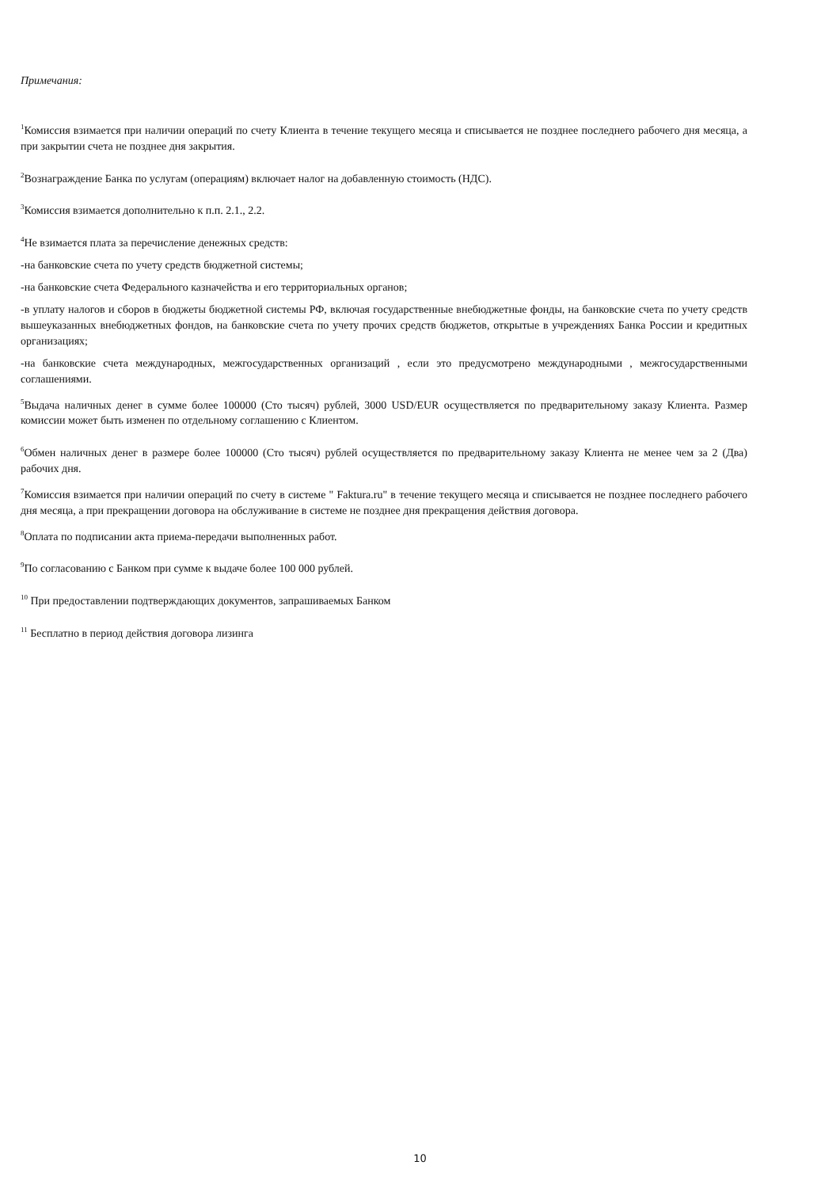Примечания:
<sup>1</sup> Комиссия взимается при наличии операций по счету Клиента в течение текущего месяца и списывается не позднее последнего рабочего дня месяца, а при закрытии счета не позднее дня закрытия.
<sup>2</sup> Вознаграждение Банка по услугам (операциям) включает налог на добавленную стоимость (НДС).
<sup>3</sup> Комиссия взимается дополнительно к п.п. 2.1., 2.2.
<sup>4</sup> Не взимается плата за перечисление денежных средств:
-на банковские счета по учету средств бюджетной системы;
-на банковские счета Федерального казначейства и его территориальных органов;
-в уплату налогов и сборов в бюджеты бюджетной системы РФ, включая государственные внебюджетные фонды, на банковские счета по учету средств вышеуказанных внебюджетных фондов, на банковские счета по учету прочих средств бюджетов, открытые в учреждениях Банка России и кредитных организациях;
-на банковские счета международных, межгосударственных организаций , если это предусмотрено международными , межгосударственными соглашениями.
<sup>5</sup> Выдача наличных денег в сумме более 100000 (Сто тысяч) рублей, 3000 USD/EUR осуществляется по предварительному заказу Клиента. Размер комиссии может быть изменен по отдельному соглашению с Клиентом.
<sup>6</sup> Обмен наличных денег в размере более 100000 (Сто тысяч) рублей осуществляется по предварительному заказу Клиента не менее чем за 2 (Два) рабочих дня.
<sup>7</sup> Комиссия взимается при наличии операций по счету в системе " Faktura.ru" в течение текущего месяца и списывается не позднее последнего рабочего дня месяца, а при прекращении договора на обслуживание в системе не позднее дня прекращения действия договора.
<sup>8</sup> Оплата по подписании акта приема-передачи выполненных работ.
<sup>9</sup> По согласованию с Банком при сумме к выдаче более 100 000 рублей.
<sup>10</sup> При предоставлении подтверждающих документов, запрашиваемых Банком
<sup>11</sup> Бесплатно в период действия договора лизинга
10